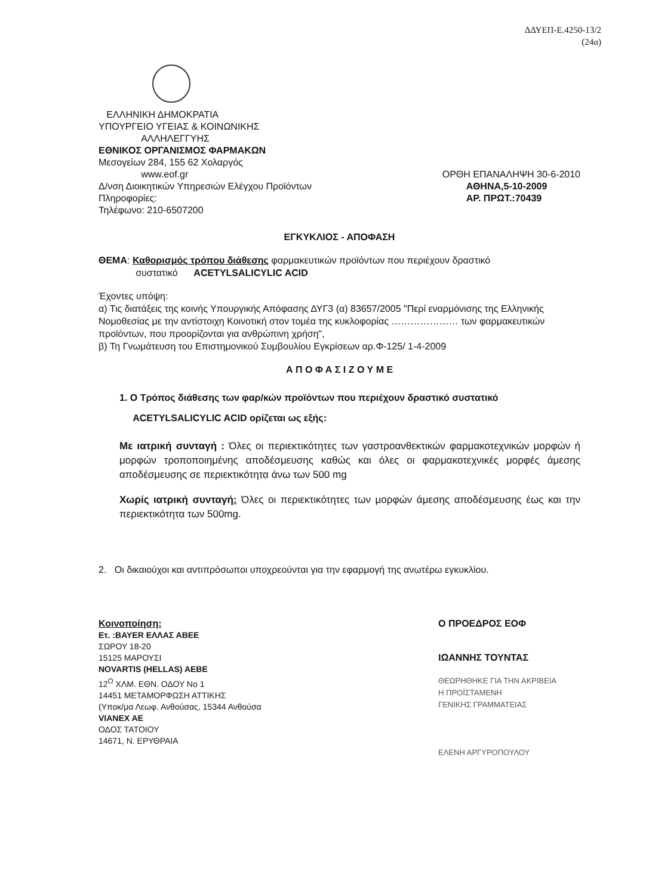ΔΔΥΕΠ-Ε.4250-13/2
(24α)
ΕΛΛΗΝΙΚΗ ΔΗΜΟΚΡΑΤΙΑ
ΥΠΟΥΡΓΕΙΟ ΥΓΕΙΑΣ & ΚΟΙΝΩΝΙΚΗΣ
ΑΛΛΗΛΕΓΓΥΗΣ
ΕΘΝΙΚΟΣ ΟΡΓΑΝΙΣΜΟΣ ΦΑΡΜΑΚΩΝ
Μεσογείων 284, 155 62 Χολαργός
www.eof.gr
Δ/νση Διοικητικών Υπηρεσιών Ελέγχου Προϊόντων
Πληροφορίες:
Τηλέφωνο: 210-6507200
ΟΡΘΗ ΕΠΑΝΑΛΗΨΗ 30-6-2010
ΑΘΗΝΑ,5-10-2009
ΑΡ. ΠΡΩΤ.:70439
ΕΓΚΥΚΛΙΟΣ - ΑΠΟΦΑΣΗ
ΘΕΜΑ: Καθορισμός τρόπου διάθεσης φαρμακευτικών προϊόντων που περιέχουν δραστικό
συστατικό ACETYLSALICYLIC ACID
Έχοντες υπόψη:
α) Τις διατάξεις της κοινής Υπουργικής Απόφασης ΔΥΓ3 (α) 83657/2005 "Περί εναρμόνισης της Ελληνικής Νομοθεσίας με την αντίστοιχη Κοινοτική στον τομέα της κυκλοφορίας ………………… των φαρμακευτικών προϊόντων, που προορίζονται για ανθρώπινη χρήση",
β) Τη Γνωμάτευση του Επιστημονικού Συμβουλίου Εγκρίσεων αρ.Φ-125/ 1-4-2009
Α Π Ο Φ Α Σ Ι Ζ Ο Υ Μ Ε
1. Ο Τρόπος διάθεσης των φαρ/κών προϊόντων που περιέχουν δραστικό συστατικό
ACETYLSALICYLIC ACID ορίζεται ως εξής:
Με ιατρική συνταγή : Όλες οι περιεκτικότητες των γαστροανθεκτικών φαρμακοτεχνικών μορφών ή μορφών τροποποιημένης αποδέσμευσης καθώς και όλες οι φαρμακοτεχνικές μορφές άμεσης αποδέσμευσης σε περιεκτικότητα άνω των 500 mg
Χωρίς ιατρική συνταγή: Όλες οι περιεκτικότητες των μορφών άμεσης αποδέσμευσης έως και την περιεκτικότητα των 500mg.
2. Οι δικαιούχοι και αντιπρόσωποι υποχρεούνται για την εφαρμογή της ανωτέρω εγκυκλίου.
Κοινοποίηση:
Ετ. :BAYER ΕΛΛΑΣ ΑΒΕΕ
ΣΩΡΟΥ 18-20
15125 ΜΑΡΟΥΣΙ
NOVARTIS (HELLAS) AEBE
12<sup>Ο</sup> ΧΛΜ. ΕΘΝ. ΟΔΟΥ Νο 1
14451 ΜΕΤΑΜΟΡΦΩΣΗ ΑΤΤΙΚΗΣ
(Υποκ/μα Λεωφ. Ανθούσας, 15344 Ανθούσα
VIANEX AE
ΟΔΟΣ ΤΑΤΟΙΟΥ
14671, Ν. ΕΡΥΘΡΑΙΑ
Ο ΠΡΟΕΔΡΟΣ ΕΟΦ
ΙΩΑΝΝΗΣ ΤΟΥΝΤΑΣ
ΘΕΩΡΗΘΗΚΕ ΓΙΑ ΤΗΝ ΑΚΡΙΒΕΙΑ
Η ΠΡΟΪΣΤΑΜΕΝΗ
ΓΕΝΙΚΗΣ ΓΡΑΜΜΑΤΕΙΑΣ
ΕΛΕΝΗ ΑΡΓΥΡΟΠΟΥΛΟΥ